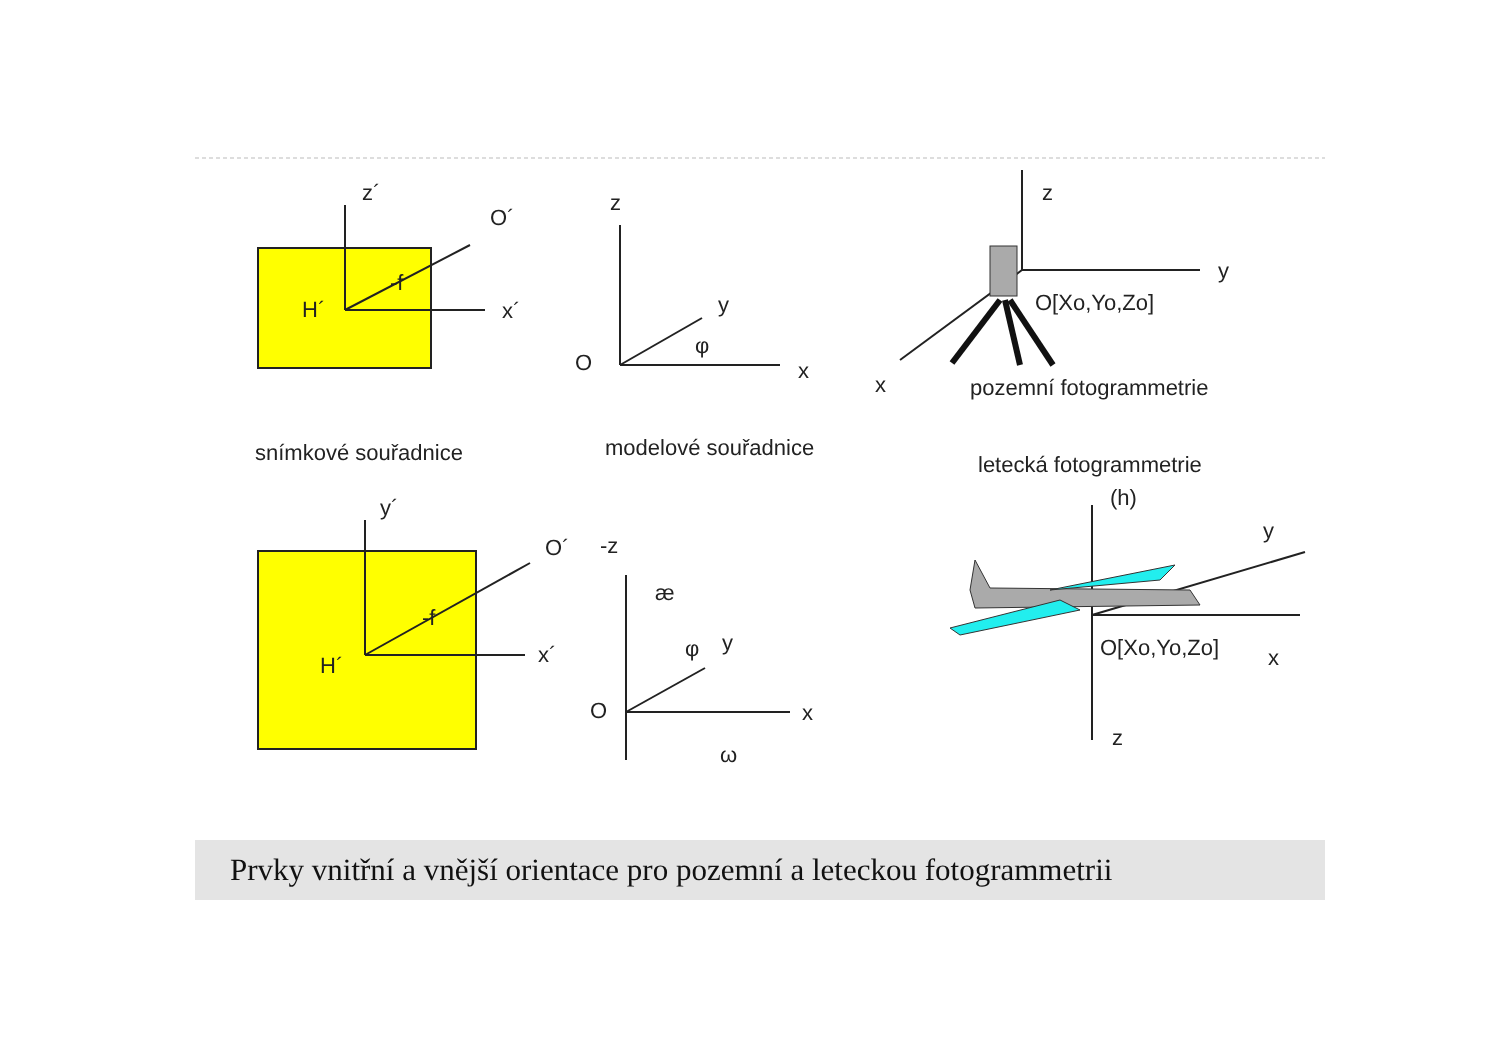z´
O´
H´
-f
x´
z
y
φ
O
x
z
y
O[Xo,Yo,Zo]
x
pozemní fotogrammetrie
snímkové souřadnice
modelové souřadnice
letecká fotogrammetrie
(h)
y´
O´
H´
-f
x´
-z
æ
φ
y
O
x
ω
y
O[Xo,Yo,Zo]
x
z
Prvky vnitřní a vnější orientace pro pozemní a leteckou fotogrammetrii